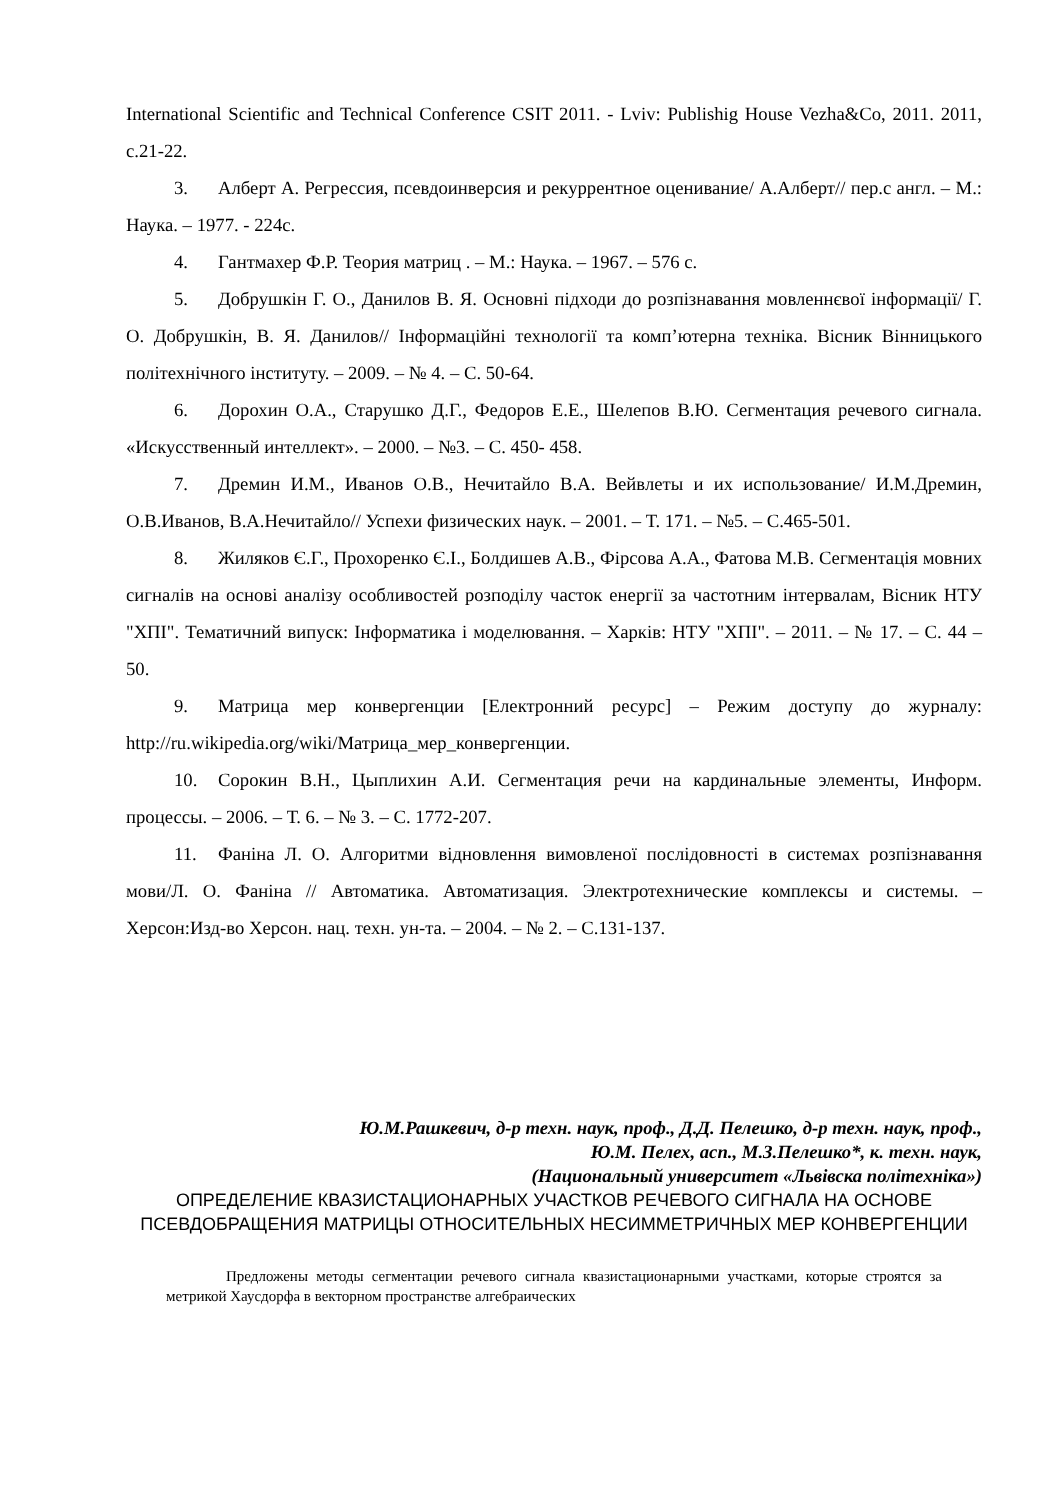International Scientific and Technical Conference CSIT 2011. - Lviv: Publishig House Vezha&Co, 2011. 2011, с.21-22.
3. Алберт А. Регрессия, псевдоинверсия и рекуррентное оценивание/ А.Алберт// пер.с англ. – М.: Наука. – 1977. - 224с.
4. Гантмахер Ф.Р. Теория матриц . – М.: Наука. – 1967. – 576 с.
5. Добрушкін Г. О., Данилов В. Я. Основні підходи до розпізнавання мовленнєвої інформації/ Г. О. Добрушкін, В. Я. Данилов// Інформаційні технології та комп’ютерна техніка. Вісник Вінницького політехнічного інституту. – 2009. – № 4. – С. 50-64.
6. Дорохин О.А., Старушко Д.Г., Федоров Е.Е., Шелепов В.Ю. Сегментация речевого сигнала. «Искусственный интеллект». – 2000. – №3. – С. 450- 458.
7. Дремин И.М., Иванов О.В., Нечитайло В.А. Вейвлеты и их использование/ И.М.Дремин, О.В.Иванов, В.А.Нечитайло// Успехи физических наук. – 2001. – Т. 171. – №5. – С.465-501.
8. Жиляков Є.Г., Прохоренко Є.І., Болдишев А.В., Фірсова А.А., Фатова М.В. Сегментація мовних сигналів на основі аналізу особливостей розподілу часток енергії за частотним інтервалам, Вісник НТУ "ХПІ". Тематичний випуск: Інформатика і моделювання. – Харків: НТУ "ХПІ". – 2011. – № 17. – С. 44 – 50.
9. Матрица мер конвергенции [Електронний ресурс] – Режим доступу до журналу: http://ru.wikipedia.org/wiki/Матрица_мер_конвергенции.
10. Сорокин В.Н., Цыплихин А.И. Сегментация речи на кардинальные элементы, Информ. процессы. – 2006. – Т. 6. – № 3. – С. 1772-207.
11. Фаніна Л. О. Алгоритми відновлення вимовленої послідовності в системах розпізнавання мови/Л. О. Фаніна // Автоматика. Автоматизация. Электротехнические комплексы и системы. –Херсон:Изд-во Херсон. нац. техн. ун-та. – 2004. – № 2. – С.131-137.
Ю.М.Рашкевич, д-р техн. наук, проф., Д.Д. Пелешко, д-р техн. наук, проф.,
Ю.М. Пелех, асп., М.З.Пелешко*, к. техн. наук,
(Национальный университет «Львівска політехніка»)
ОПРЕДЕЛЕНИЕ КВАЗИСТАЦИОНАРНЫХ УЧАСТКОВ РЕЧЕВОГО СИГНАЛА НА ОСНОВЕ ПСЕВДОБРАЩЕНИЯ МАТРИЦЫ ОТНОСИТЕЛЬНЫХ НЕСИММЕТРИЧНЫХ МЕР КОНВЕРГЕНЦИИ
Предложены методы сегментации речевого сигнала квазистационарными участками, которые строятся за метрикой Хаусдорфа в векторном пространстве алгебраических